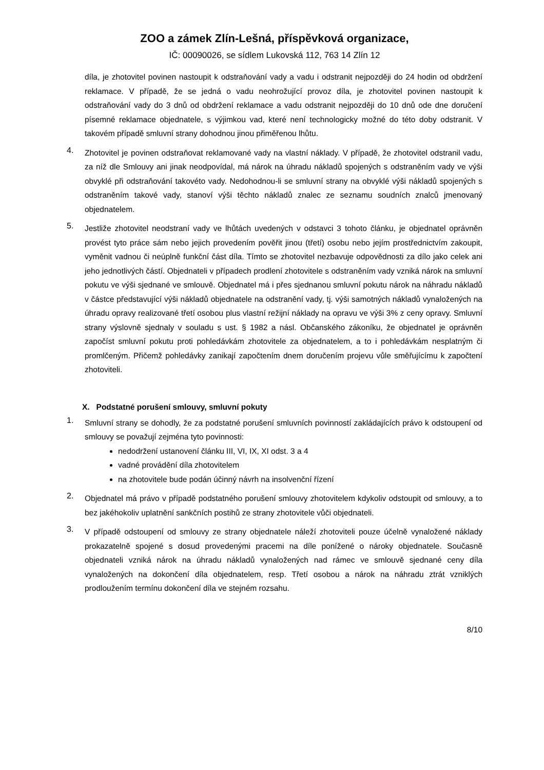ZOO a zámek Zlín-Lešná, příspěvková organizace,
IČ: 00090026, se sídlem Lukovská 112, 763 14 Zlín 12
díla, je zhotovitel povinen nastoupit k odstraňování vady a vadu i odstranit nejpozději do 24 hodin od obdržení reklamace. V případě, že se jedná o vadu neohrožující provoz díla, je zhotovitel povinen nastoupit k odstraňování vady do 3 dnů od obdržení reklamace a vadu odstranit nejpozději do 10 dnů ode dne doručení písemné reklamace objednatele, s výjimkou vad, které není technologicky možné do této doby odstranit. V takovém případě smluvní strany dohodnou jinou přiměřenou lhůtu.
4.
Zhotovitel je povinen odstraňovat reklamované vady na vlastní náklady. V případě, že zhotovitel odstranil vadu, za níž dle Smlouvy ani jinak neodpovídal, má nárok na úhradu nákladů spojených s odstraněním vady ve výši obvyklé při odstraňování takovéto vady. Nedohodnou-li se smluvní strany na obvyklé výši nákladů spojených s odstraněním takové vady, stanoví výši těchto nákladů znalec ze seznamu soudních znalců jmenovaný objednatelem.
5.
Jestliže zhotovitel neodstraní vady ve lhůtách uvedených v odstavci 3 tohoto článku, je objednatel oprávněn provést tyto práce sám nebo jejich provedením pověřit jinou (třetí) osobu nebo jejím prostřednictvím zakoupit, vyměnit vadnou či neúplně funkční část díla. Tímto se zhotovitel nezbavuje odpovědnosti za dílo jako celek ani jeho jednotlivých částí. Objednateli v případech prodlení zhotovitele s odstraněním vady vzniká nárok na smluvní pokutu ve výši sjednané ve smlouvě. Objednatel má i přes sjednanou smluvní pokutu nárok na náhradu nákladů v částce představující výši nákladů objednatele na odstranění vady, tj. výši samotných nákladů vynaložených na úhradu opravy realizované třetí osobou plus vlastní režijní náklady na opravu ve výši 3% z ceny opravy. Smluvní strany výslovně sjednaly v souladu s ust. § 1982 a násl. Občanského zákoníku, že objednatel je oprávněn započíst smluvní pokutu proti pohledávkám zhotovitele za objednatelem, a to i pohledávkám nesplatným či promlčeným. Přičemž pohledávky zanikají započtením dnem doručením projevu vůle směřujícímu k započtení zhotoviteli.
X. Podstatné porušení smlouvy, smluvní pokuty
1.
Smluvní strany se dohodly, že za podstatné porušení smluvních povinností zakládajících právo k odstoupení od smlouvy se považují zejména tyto povinnosti:
nedodržení ustanovení článku III, VI, IX, XI odst. 3 a 4
vadné provádění díla zhotovitelem
na zhotovitele bude podán účinný návrh na insolvenční řízení
2.
Objednatel má právo v případě podstatného porušení smlouvy zhotovitelem kdykoliv odstoupit od smlouvy, a to bez jakéhokoliv uplatnění sankčních postihů ze strany zhotovitele vůči objednateli.
3.
V případě odstoupení od smlouvy ze strany objednatele náleží zhotoviteli pouze účelně vynaložené náklady prokazatelně spojené s dosud provedenými pracemi na díle ponížené o nároky objednatele. Současně objednateli vzniká nárok na úhradu nákladů vynaložených nad rámec ve smlouvě sjednané ceny díla vynaložených na dokončení díla objednatelem, resp. Třetí osobou a nárok na náhradu ztrát vzniklých prodloužením termínu dokončení díla ve stejném rozsahu.
8/10